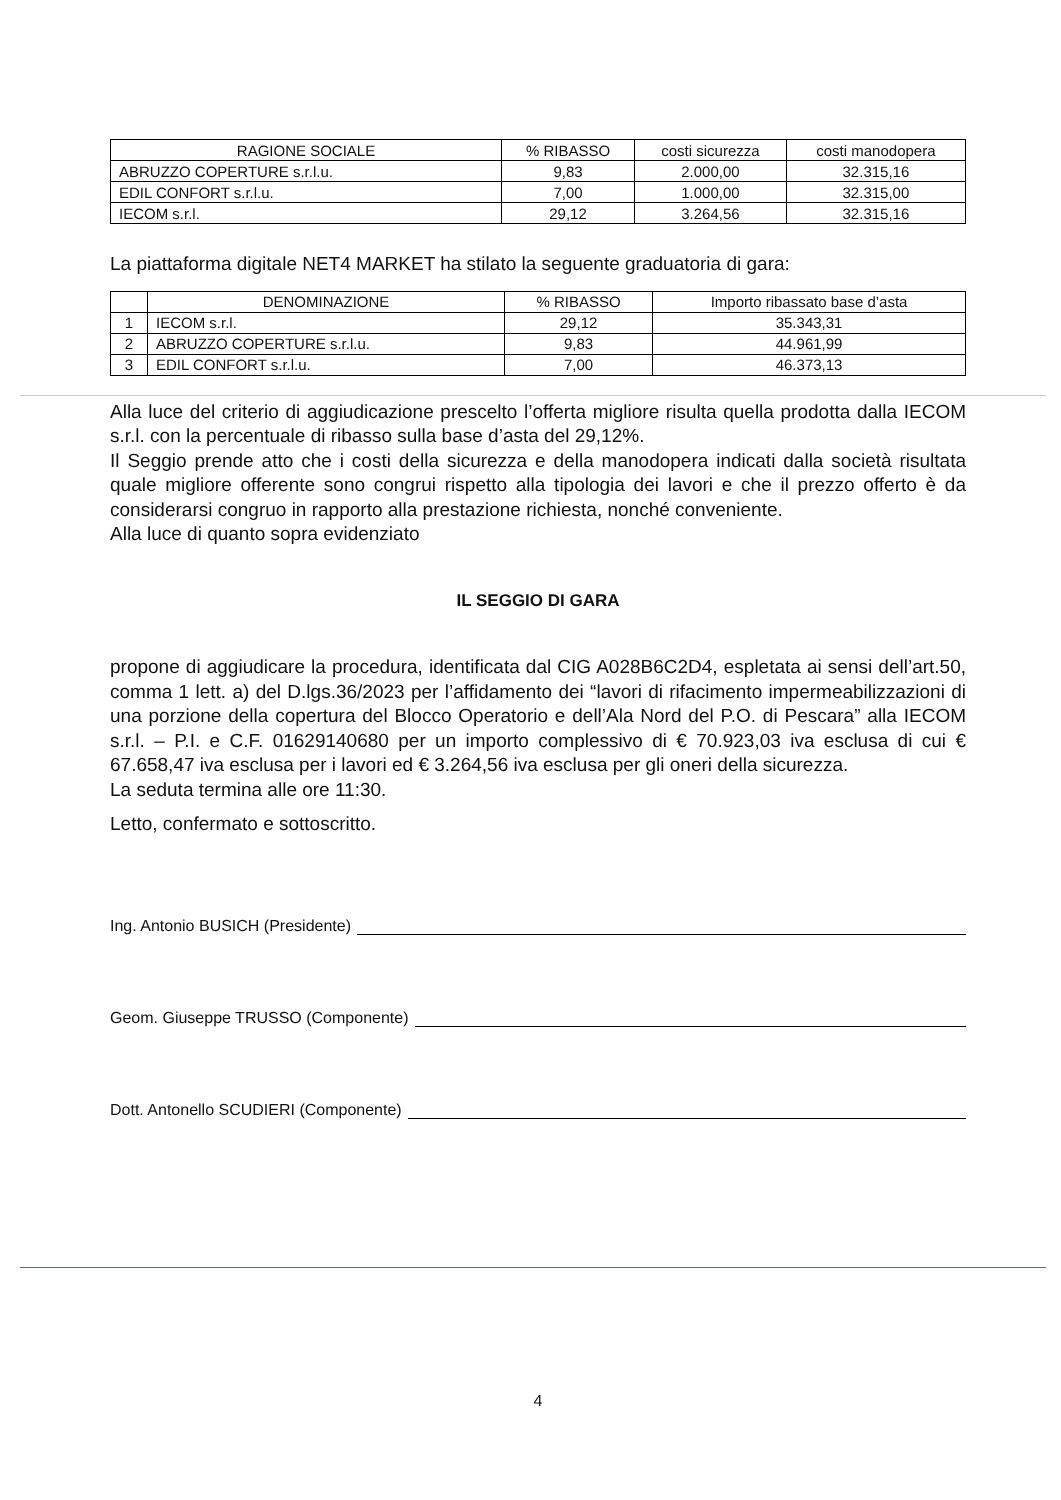| RAGIONE SOCIALE | % RIBASSO | costi sicurezza | costi manodopera |
| --- | --- | --- | --- |
| ABRUZZO COPERTURE s.r.l.u. | 9,83 | 2.000,00 | 32.315,16 |
| EDIL CONFORT s.r.l.u. | 7,00 | 1.000,00 | 32.315,00 |
| IECOM s.r.l. | 29,12 | 3.264,56 | 32.315,16 |
La piattaforma digitale NET4 MARKET ha stilato la seguente graduatoria di gara:
| | DENOMINAZIONE | % RIBASSO | Importo ribassato base d’asta |
| --- | --- | --- | --- |
| 1 | IECOM s.r.l. | 29,12 | 35.343,31 |
| 2 | ABRUZZO COPERTURE s.r.l.u. | 9,83 | 44.961,99 |
| 3 | EDIL CONFORT s.r.l.u. | 7,00 | 46.373,13 |
Alla luce del criterio di aggiudicazione prescelto l’offerta migliore risulta quella prodotta dalla IECOM s.r.l. con la percentuale di ribasso sulla base d’asta del 29,12%.
Il Seggio prende atto che i costi della sicurezza e della manodopera indicati dalla società risultata quale migliore offerente sono congrui rispetto alla tipologia dei lavori e che il prezzo offerto è da considerarsi congruo in rapporto alla prestazione richiesta, nonché conveniente.
Alla luce di quanto sopra evidenziato
IL SEGGIO DI GARA
propone di aggiudicare la procedura, identificata dal CIG A028B6C2D4, espletata ai sensi dell’art.50, comma 1 lett. a) del D.lgs.36/2023 per l’affidamento dei “lavori di rifacimento impermeabilizzazioni di una porzione della copertura del Blocco Operatorio e dell’Ala Nord del P.O. di Pescara” alla IECOM s.r.l. – P.I. e C.F. 01629140680 per un importo complessivo di € 70.923,03 iva esclusa di cui € 67.658,47 iva esclusa per i lavori ed € 3.264,56 iva esclusa per gli oneri della sicurezza.
La seduta termina alle ore 11:30.
Letto, confermato e sottoscritto.
Ing. Antonio BUSICH (Presidente)
Geom. Giuseppe TRUSSO (Componente)
Dott. Antonello SCUDIERI (Componente)
4